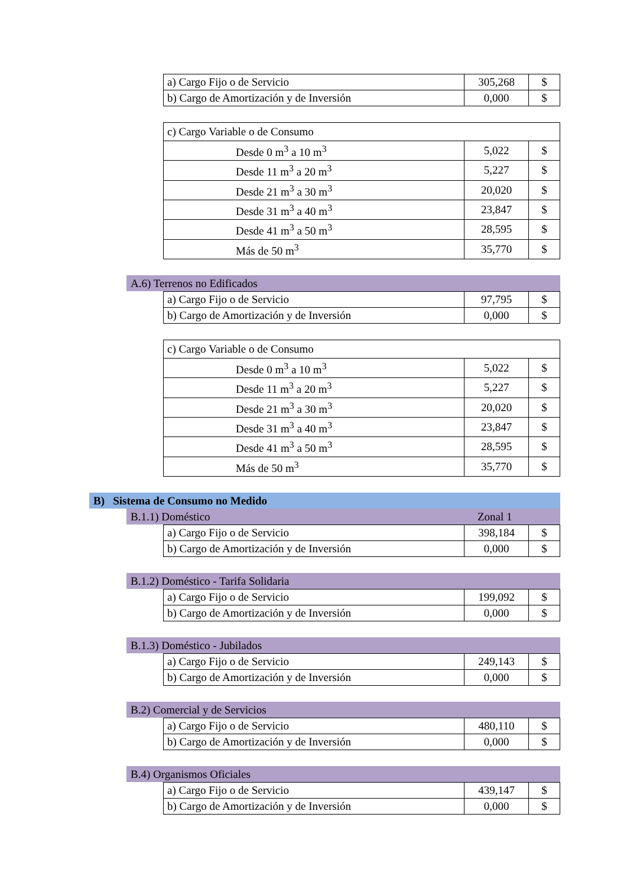| a) Cargo Fijo o de Servicio | 305,268 | $ |
| b) Cargo de Amortización y de Inversión | 0,000 | $ |
| c) Cargo Variable o de Consumo | | |
| Desde 0 m<sup>3</sup> a 10 m<sup>3</sup> | 5,022 | $ |
| Desde 11 m<sup>3</sup> a 20 m<sup>3</sup> | 5,227 | $ |
| Desde 21 m<sup>3</sup> a 30 m<sup>3</sup> | 20,020 | $ |
| Desde 31 m<sup>3</sup> a 40 m<sup>3</sup> | 23,847 | $ |
| Desde 41 m<sup>3</sup> a 50 m<sup>3</sup> | 28,595 | $ |
| Más de 50 m<sup>3</sup> | 35,770 | $ |
A.6) Terrenos no Edificados
| a) Cargo Fijo o de Servicio | 97,795 | $ |
| b) Cargo de Amortización y de Inversión | 0,000 | $ |
| c) Cargo Variable o de Consumo | | |
| Desde 0 m<sup>3</sup> a 10 m<sup>3</sup> | 5,022 | $ |
| Desde 11 m<sup>3</sup> a 20 m<sup>3</sup> | 5,227 | $ |
| Desde 21 m<sup>3</sup> a 30 m<sup>3</sup> | 20,020 | $ |
| Desde 31 m<sup>3</sup> a 40 m<sup>3</sup> | 23,847 | $ |
| Desde 41 m<sup>3</sup> a 50 m<sup>3</sup> | 28,595 | $ |
| Más de 50 m<sup>3</sup> | 35,770 | $ |
B) Sistema de Consumo no Medido
B.1.1) Doméstico Zonal 1
| a) Cargo Fijo o de Servicio | 398,184 | $ |
| b) Cargo de Amortización y de Inversión | 0,000 | $ |
B.1.2) Doméstico - Tarifa Solidaria
| a) Cargo Fijo o de Servicio | 199,092 | $ |
| b) Cargo de Amortización y de Inversión | 0,000 | $ |
B.1.3) Doméstico - Jubilados
| a) Cargo Fijo o de Servicio | 249,143 | $ |
| b) Cargo de Amortización y de Inversión | 0,000 | $ |
B.2) Comercial y de Servicios
| a) Cargo Fijo o de Servicio | 480,110 | $ |
| b) Cargo de Amortización y de Inversión | 0,000 | $ |
B.4) Organismos Oficiales
| a) Cargo Fijo o de Servicio | 439,147 | $ |
| b) Cargo de Amortización y de Inversión | 0,000 | $ |